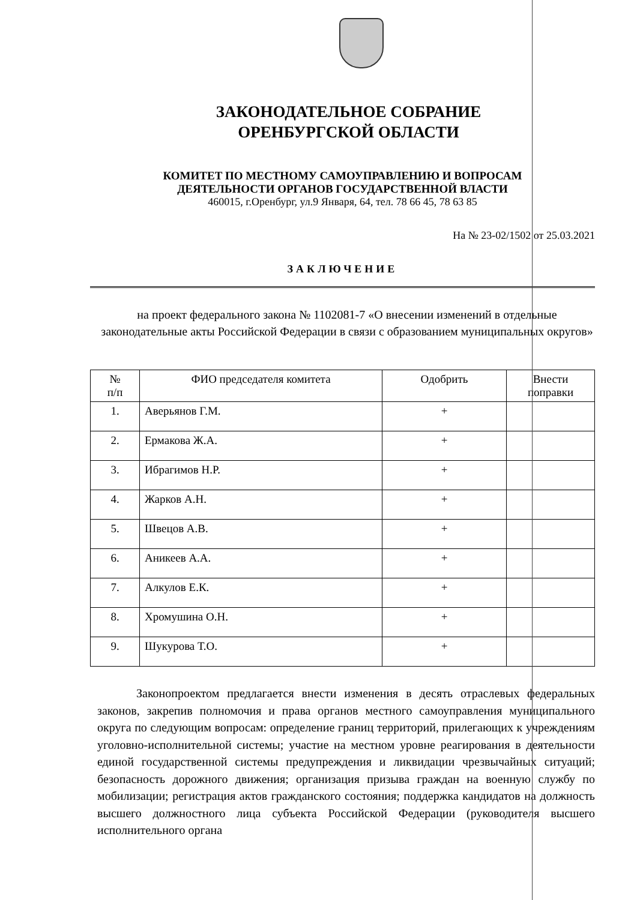ЗАКОНОДАТЕЛЬНОЕ СОБРАНИЕ
ОРЕНБУРГСКОЙ ОБЛАСТИ
КОМИТЕТ ПО МЕСТНОМУ САМОУПРАВЛЕНИЮ И ВОПРОСАМ
ДЕЯТЕЛЬНОСТИ ОРГАНОВ ГОСУДАРСТВЕННОЙ ВЛАСТИ
460015, г.Оренбург, ул.9 Января, 64, тел. 78 66 45, 78 63 85
На № 23-02/1502 от 25.03.2021
ЗАКЛЮЧЕНИЕ
на проект федерального закона № 1102081-7 «О внесении изменений в отдельные законодательные акты Российской Федерации в связи с образованием муниципальных округов»
| № п/п | ФИО председателя комитета | Одобрить | Внести поправки |
| --- | --- | --- | --- |
| 1. | Аверьянов Г.М. | + | |
| 2. | Ермакова Ж.А. | + | |
| 3. | Ибрагимов Н.Р. | + | |
| 4. | Жарков А.Н. | + | |
| 5. | Швецов А.В. | + | |
| 6. | Аникеев А.А. | + | |
| 7. | Алкулов Е.К. | + | |
| 8. | Хромушина О.Н. | + | |
| 9. | Шукурова Т.О. | + | |
Законопроектом предлагается внести изменения в десять отраслевых федеральных законов, закрепив полномочия и права органов местного самоуправления муниципального округа по следующим вопросам: определение границ территорий, прилегающих к учреждениям уголовно-исполнительной системы; участие на местном уровне реагирования в деятельности единой государственной системы предупреждения и ликвидации чрезвычайных ситуаций; безопасность дорожного движения; организация призыва граждан на военную службу по мобилизации; регистрация актов гражданского состояния; поддержка кандидатов на должность высшего должностного лица субъекта Российской Федерации (руководителя высшего исполнительного органа